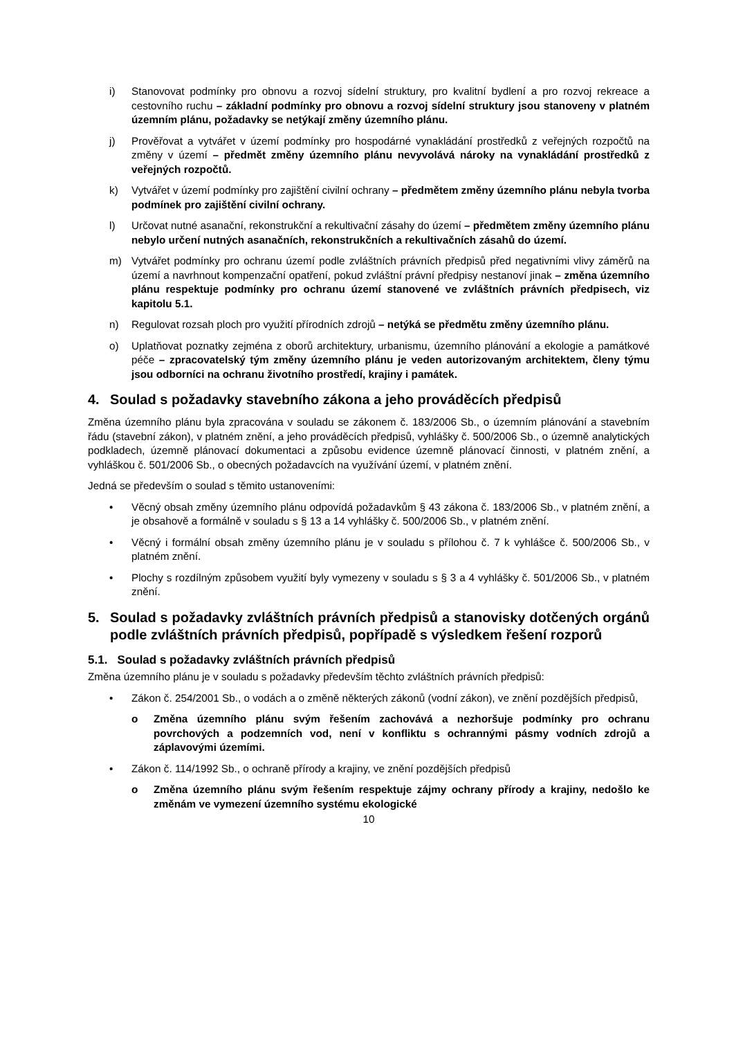i) Stanovovat podmínky pro obnovu a rozvoj sídelní struktury, pro kvalitní bydlení a pro rozvoj rekreace a cestovního ruchu – základní podmínky pro obnovu a rozvoj sídelní struktury jsou stanoveny v platném územním plánu, požadavky se netýkají změny územního plánu.
j) Prověřovat a vytvářet v území podmínky pro hospodárné vynakládání prostředků z veřejných rozpočtů na změny v území – předmět změny územního plánu nevyvolává nároky na vynakládání prostředků z veřejných rozpočtů.
k) Vytvářet v území podmínky pro zajištění civilní ochrany – předmětem změny územního plánu nebyla tvorba podmínek pro zajištění civilní ochrany.
l) Určovat nutné asanační, rekonstrukční a rekultivační zásahy do území – předmětem změny územního plánu nebylo určení nutných asanačních, rekonstrukčních a rekultivačních zásahů do území.
m) Vytvářet podmínky pro ochranu území podle zvláštních právních předpisů před negativními vlivy záměrů na území a navrhnout kompenzační opatření, pokud zvláštní právní předpisy nestanoví jinak – změna územního plánu respektuje podmínky pro ochranu území stanovené ve zvláštních právních předpisech, viz kapitolu 5.1.
n) Regulovat rozsah ploch pro využití přírodních zdrojů – netýká se předmětu změny územního plánu.
o) Uplatňovat poznatky zejména z oborů architektury, urbanismu, územního plánování a ekologie a památkové péče – zpracovatelský tým změny územního plánu je veden autorizovaným architektem, členy týmu jsou odborníci na ochranu životního prostředí, krajiny i památek.
4. Soulad s požadavky stavebního zákona a jeho prováděcích předpisů
Změna územního plánu byla zpracována v souladu se zákonem č. 183/2006 Sb., o územním plánování a stavebním řádu (stavební zákon), v platném znění, a jeho prováděcích předpisů, vyhlášky č. 500/2006 Sb., o územně analytických podkladech, územně plánovací dokumentaci a způsobu evidence územně plánovací činnosti, v platném znění, a vyhláškou č. 501/2006 Sb., o obecných požadavcích na využívání území, v platném znění.
Jedná se především o soulad s těmito ustanoveními:
• Věcný obsah změny územního plánu odpovídá požadavkům § 43 zákona č. 183/2006 Sb., v platném znění, a je obsahově a formálně v souladu s § 13 a 14 vyhlášky č. 500/2006 Sb., v platném znění.
• Věcný i formální obsah změny územního plánu je v souladu s přílohou č. 7 k vyhlášce č. 500/2006 Sb., v platném znění.
• Plochy s rozdílným způsobem využití byly vymezeny v souladu s § 3 a 4 vyhlášky č. 501/2006 Sb., v platném znění.
5. Soulad s požadavky zvláštních právních předpisů a stanovisky dotčených orgánů podle zvláštních právních předpisů, popřípadě s výsledkem řešení rozporů
5.1. Soulad s požadavky zvláštních právních předpisů
Změna územního plánu je v souladu s požadavky především těchto zvláštních právních předpisů:
• Zákon č. 254/2001 Sb., o vodách a o změně některých zákonů (vodní zákon), ve znění pozdějších předpisů,
o Změna územního plánu svým řešením zachovává a nezhoršuje podmínky pro ochranu povrchových a podzemních vod, není v konfliktu s ochrannými pásmy vodních zdrojů a záplavovými územími.
• Zákon č. 114/1992 Sb., o ochraně přírody a krajiny, ve znění pozdějších předpisů
o Změna územního plánu svým řešením respektuje zájmy ochrany přírody a krajiny, nedošlo ke změnám ve vymezení územního systému ekologické
10